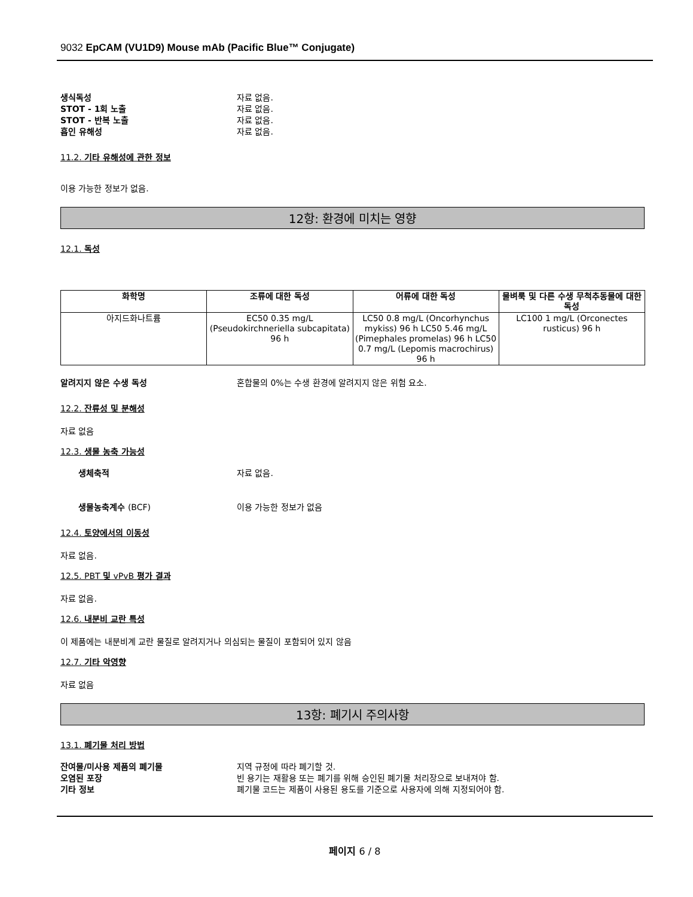9032 EpCAM (VU1D9) Mouse mAb (Pacific Blue™ Conjugate)
생식독성 자료 없음.
STOT - 1회 노출 자료 없음.
STOT - 반복 노출 자료 없음.
흡인 유해성 자료 없음.
11.2. 기타 유해성에 관한 정보
이용 가능한 정보가 없음.
12항: 환경에 미치는 영향
12.1. 독성
| 화학명 | 조류에 대한 독성 | 어류에 대한 독성 | 물벼룩 및 다른 수생 무척추동물에 대한 독성 |
| --- | --- | --- | --- |
| 아지드화나트륨 | EC50 0.35 mg/L (Pseudokirchneriella subcapitata) 96 h | LC50 0.8 mg/L (Oncorhynchus mykiss) 96 h LC50 5.46 mg/L (Pimephales promelas) 96 h LC50 0.7 mg/L (Lepomis macrochirus) 96 h | LC100 1 mg/L (Orconectes rusticus) 96 h |
알려지지 않은 수생 독성 혼합물의 0%는 수생 환경에 알려지지 않은 위험 요소.
12.2. 잔류성 및 분해성
자료 없음
12.3. 생물 농축 가능성
생체축적 자료 없음.
생물농축계수 (BCF) 이용 가능한 정보가 없음
12.4. 토양에서의 이동성
자료 없음.
12.5. PBT 및 vPvB 평가 결과
자료 없음.
12.6. 내분비 교란 특성
이 제품에는 내분비계 교란 물질로 알려지거나 의심되는 물질이 포함되어 있지 않음
12.7. 기타 악영향
자료 없음
13항: 폐기시 주의사항
13.1. 폐기물 처리 방법
잔여물/미사용 제품의 폐기물 지역 규정에 따라 폐기할 것.
오염된 포장 빈 용기는 재활용 또는 폐기를 위해 승인된 폐기물 처리장으로 보내져야 함.
기타 정보 폐기물 코드는 제품이 사용된 용도를 기준으로 사용자에 의해 지정되어야 함.
페이지 6 / 8